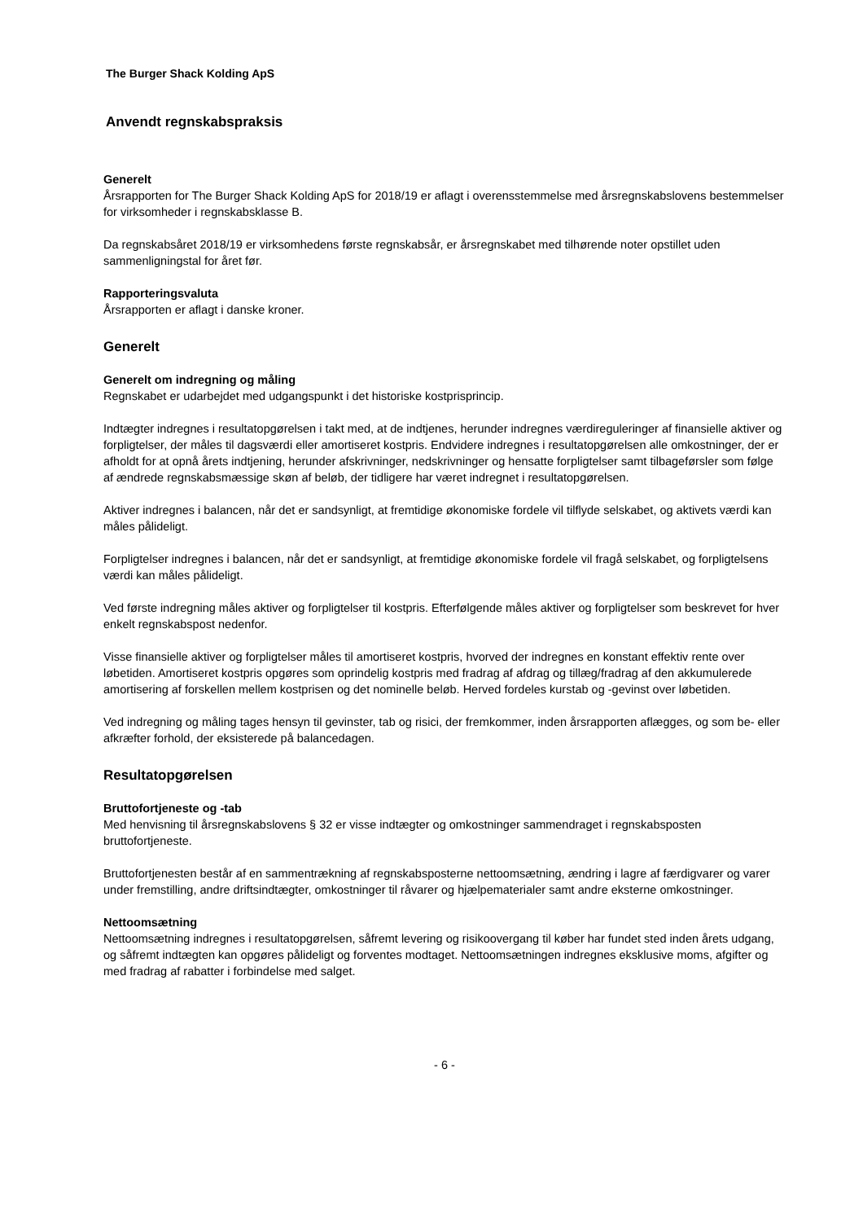The Burger Shack Kolding ApS
Anvendt regnskabspraksis
Generelt
Årsrapporten for The Burger Shack Kolding ApS for 2018/19 er aflagt i overensstemmelse med årsregnskabslovens bestemmelser for virksomheder i regnskabsklasse B.
Da regnskabsåret 2018/19 er virksomhedens første regnskabsår, er årsregnskabet med tilhørende noter opstillet uden sammenligningstal for året før.
Rapporteringsvaluta
Årsrapporten er aflagt i danske kroner.
Generelt
Generelt om indregning og måling
Regnskabet er udarbejdet med udgangspunkt i det historiske kostprisprincip.
Indtægter indregnes i resultatopgørelsen i takt med, at de indtjenes, herunder indregnes værdireguleringer af finansielle aktiver og forpligtelser, der måles til dagsværdi eller amortiseret kostpris. Endvidere indregnes i resultatopgørelsen alle omkostninger, der er afholdt for at opnå årets indtjening, herunder afskrivninger, nedskrivninger og hensatte forpligtelser samt tilbageførsler som følge af ændrede regnskabsmæssige skøn af beløb, der tidligere har været indregnet i resultatopgørelsen.
Aktiver indregnes i balancen, når det er sandsynligt, at fremtidige økonomiske fordele vil tilflyde selskabet, og aktivets værdi kan måles pålideligt.
Forpligtelser indregnes i balancen, når det er sandsynligt, at fremtidige økonomiske fordele vil fragå selskabet, og forpligtelsens værdi kan måles pålideligt.
Ved første indregning måles aktiver og forpligtelser til kostpris. Efterfølgende måles aktiver og forpligtelser som beskrevet for hver enkelt regnskabspost nedenfor.
Visse finansielle aktiver og forpligtelser måles til amortiseret kostpris, hvorved der indregnes en konstant effektiv rente over løbetiden. Amortiseret kostpris opgøres som oprindelig kostpris med fradrag af afdrag og tillæg/fradrag af den akkumulerede amortisering af forskellen mellem kostprisen og det nominelle beløb. Herved fordeles kurstab og -gevinst over løbetiden.
Ved indregning og måling tages hensyn til gevinster, tab og risici, der fremkommer, inden årsrapporten aflægges, og som be- eller afkræfter forhold, der eksisterede på balancedagen.
Resultatopgørelsen
Bruttofortjeneste og -tab
Med henvisning til årsregnskabslovens § 32 er visse indtægter og omkostninger sammendraget i regnskabsposten bruttofortjeneste.
Bruttofortjenesten består af en sammentrækning af regnskabsposterne nettoomsætning, ændring i lagre af færdigvarer og varer under fremstilling, andre driftsindtægter, omkostninger til råvarer og hjælpematerialer samt andre eksterne omkostninger.
Nettoomsætning
Nettoomsætning indregnes i resultatopgørelsen, såfremt levering og risikoovergang til køber har fundet sted inden årets udgang, og såfremt indtægten kan opgøres pålideligt og forventes modtaget. Nettoomsætningen indregnes eksklusive moms, afgifter og med fradrag af rabatter i forbindelse med salget.
- 6 -